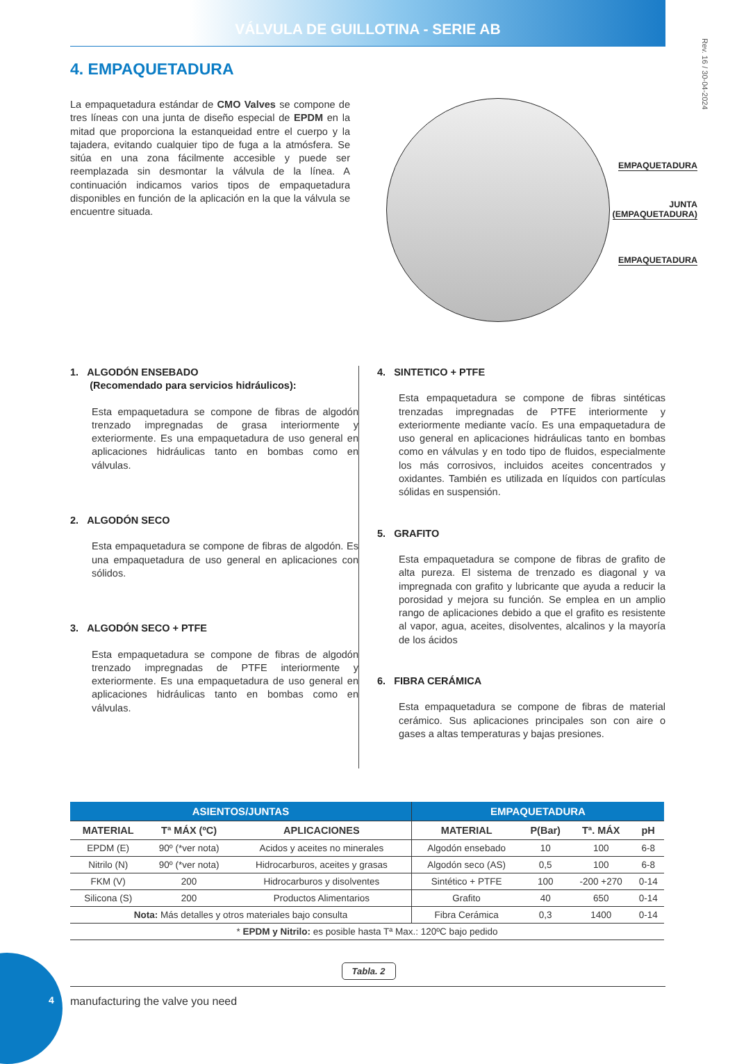VÁLVULA DE GUILLOTINA - SERIE AB
Rev. 16 / 30-04-2024
4. EMPAQUETADURA
La empaquetadura estándar de CMO Valves se compone de tres líneas con una junta de diseño especial de EPDM en la mitad que proporciona la estanqueidad entre el cuerpo y la tajadera, evitando cualquier tipo de fuga a la atmósfera. Se sitúa en una zona fácilmente accesible y puede ser reemplazada sin desmontar la válvula de la línea. A continuación indicamos varios tipos de empaquetadura disponibles en función de la aplicación en la que la válvula se encuentre situada.
EMPAQUETADURA
JUNTA
(EMPAQUETADURA)
EMPAQUETADURA
1. ALGODÓN ENSEBADO
(Recomendado para servicios hidráulicos):
Esta empaquetadura se compone de fibras de algodón trenzado impregnadas de grasa interiormente y exteriormente. Es una empaquetadura de uso general en aplicaciones hidráulicas tanto en bombas como en válvulas.
2. ALGODÓN SECO
Esta empaquetadura se compone de fibras de algodón. Es una empaquetadura de uso general en aplicaciones con sólidos.
3. ALGODÓN SECO + PTFE
Esta empaquetadura se compone de fibras de algodón trenzado impregnadas de PTFE interiormente y exteriormente. Es una empaquetadura de uso general en aplicaciones hidráulicas tanto en bombas como en válvulas.
4. SINTETICO + PTFE
Esta empaquetadura se compone de fibras sintéticas trenzadas impregnadas de PTFE interiormente y exteriormente mediante vacío. Es una empaquetadura de uso general en aplicaciones hidráulicas tanto en bombas como en válvulas y en todo tipo de fluidos, especialmente los más corrosivos, incluidos aceites concentrados y oxidantes. También es utilizada en líquidos con partículas sólidas en suspensión.
5. GRAFITO
Esta empaquetadura se compone de fibras de grafito de alta pureza. El sistema de trenzado es diagonal y va impregnada con grafito y lubricante que ayuda a reducir la porosidad y mejora su función. Se emplea en un amplio rango de aplicaciones debido a que el grafito es resistente al vapor, agua, aceites, disolventes, alcalinos y la mayoría de los ácidos
6. FIBRA CERÁMICA
Esta empaquetadura se compone de fibras de material cerámico. Sus aplicaciones principales son con aire o gases a altas temperaturas y bajas presiones.
| ASIENTOS/JUNTAS | | | EMPAQUETADURA | | | |
| --- | --- | --- | --- | --- | --- | --- |
| MATERIAL | Tª MÁX (ºC) | APLICACIONES | MATERIAL | P(Bar) | Tª. MÁX | pH |
| EPDM (E) | 90º (*ver nota) | Acidos y aceites no minerales | Algodón ensebado | 10 | 100 | 6-8 |
| Nitrilo (N) | 90º (*ver nota) | Hidrocarburos, aceites y grasas | Algodón seco (AS) | 0,5 | 100 | 6-8 |
| FKM (V) | 200 | Hidrocarburos y disolventes | Sintético + PTFE | 100 | -200 +270 | 0-14 |
| Silicona (S) | 200 | Productos Alimentarios | Grafito | 40 | 650 | 0-14 |
| Nota: Más detalles y otros materiales bajo consulta | | | Fibra Cerámica | 0,3 | 1400 | 0-14 |
| * EPDM y Nitrilo: es posible hasta Tª Max.: 120ºC bajo pedido | | | | | | |
Tabla. 2
4
manufacturing the valve you need